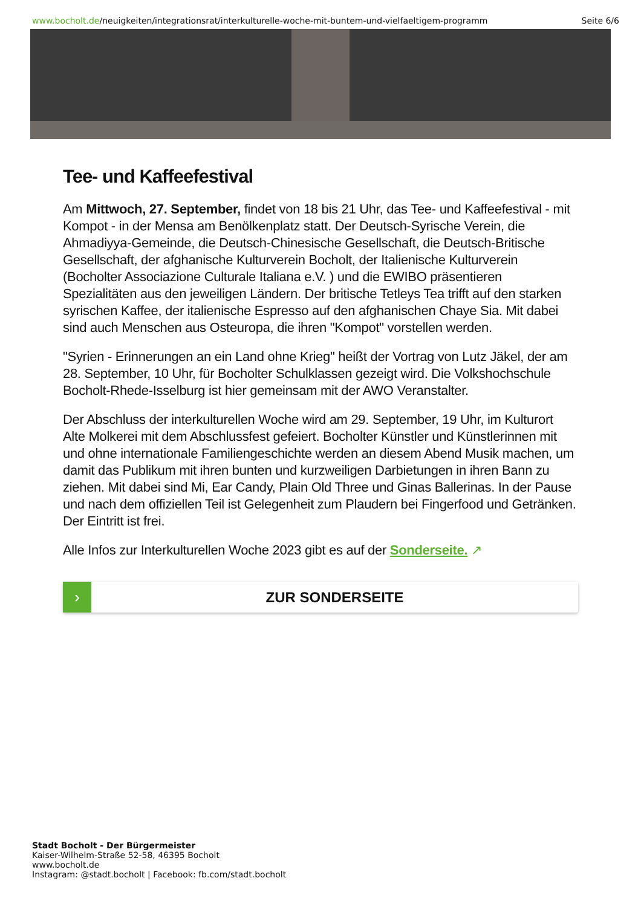www.bocholt.de/neuigkeiten/integrationsrat/interkulturelle-woche-mit-buntem-und-vielfaeltigem-programm
Seite 6/6
Tee- und Kaffeefestival
Am Mittwoch, 27. September, findet von 18 bis 21 Uhr, das Tee- und Kaffeefestival - mit Kompot - in der Mensa am Benölkenplatz statt. Der Deutsch-Syrische Verein, die Ahmadiyya-Gemeinde, die Deutsch-Chinesische Gesellschaft, die Deutsch-Britische Gesellschaft, der afghanische Kulturverein Bocholt, der Italienische Kulturverein (Bocholter Associazione Culturale Italiana e.V. ) und die EWIBO präsentieren Spezialitäten aus den jeweiligen Ländern. Der britische Tetleys Tea trifft auf den starken syrischen Kaffee, der italienische Espresso auf den afghanischen Chaye Sia. Mit dabei sind auch Menschen aus Osteuropa, die ihren "Kompot" vorstellen werden.
"Syrien - Erinnerungen an ein Land ohne Krieg" heißt der Vortrag von Lutz Jäkel, der am 28. September, 10 Uhr, für Bocholter Schulklassen gezeigt wird. Die Volkshochschule Bocholt-Rhede-Isselburg ist hier gemeinsam mit der AWO Veranstalter.
Der Abschluss der interkulturellen Woche wird am 29. September, 19 Uhr, im Kulturort Alte Molkerei mit dem Abschlussfest gefeiert. Bocholter Künstler und Künstlerinnen mit und ohne internationale Familiengeschichte werden an diesem Abend Musik machen, um damit das Publikum mit ihren bunten und kurzweiligen Darbietungen in ihren Bann zu ziehen. Mit dabei sind Mi, Ear Candy, Plain Old Three und Ginas Ballerinas. In der Pause und nach dem offiziellen Teil ist Gelegenheit zum Plaudern bei Fingerfood und Getränken. Der Eintritt ist frei.
Alle Infos zur Interkulturellen Woche 2023 gibt es auf der Sonderseite. ↗
› ZUR SONDERSEITE
Stadt Bocholt - Der Bürgermeister
Kaiser-Wilhelm-Straße 52-58, 46395 Bocholt
www.bocholt.de
Instagram: @stadt.bocholt | Facebook: fb.com/stadt.bocholt